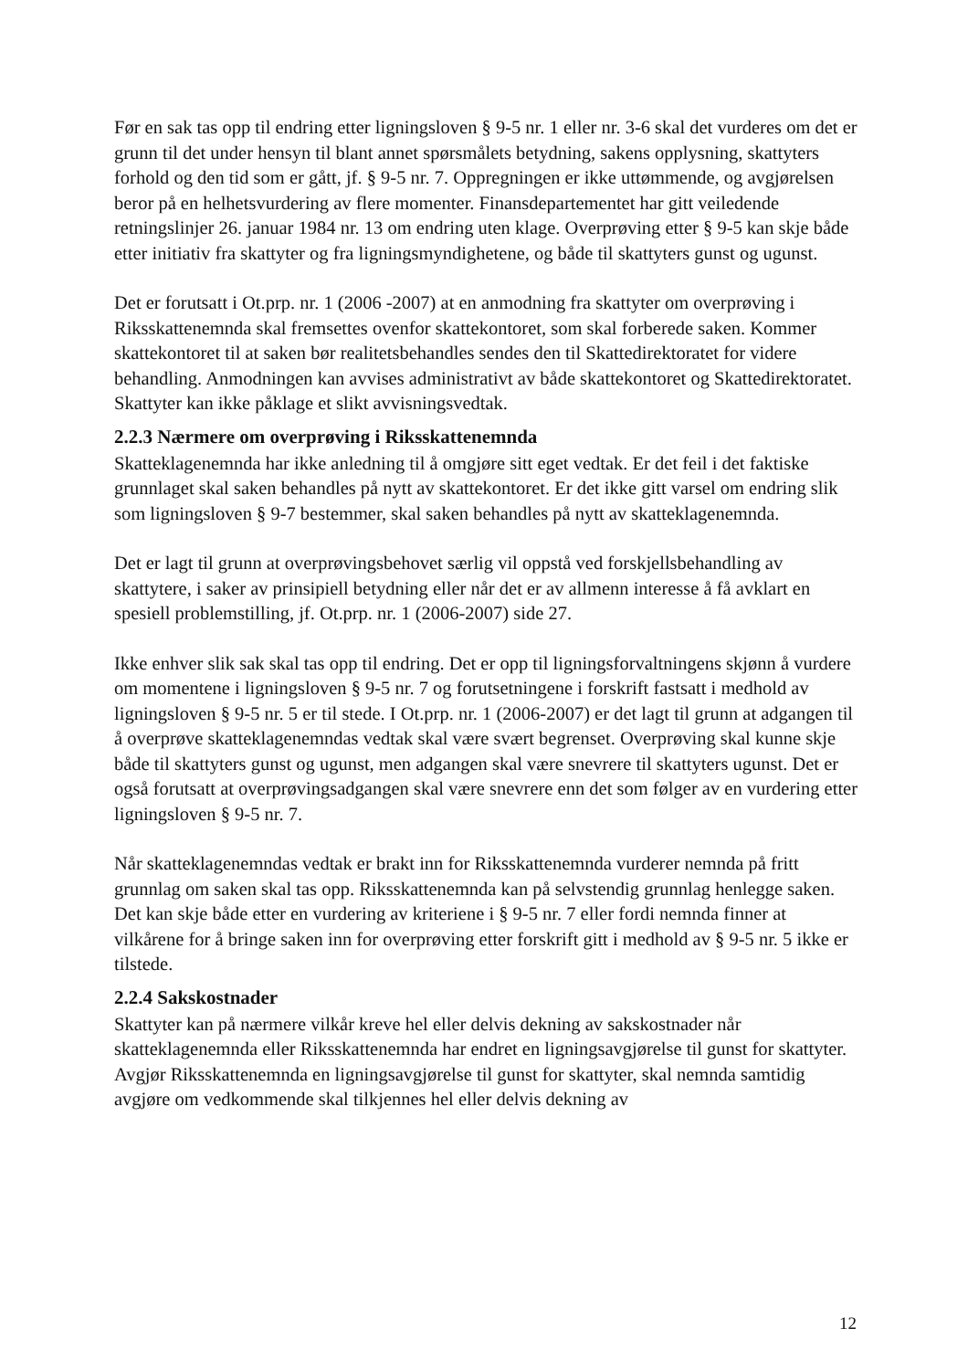Før en sak tas opp til endring etter ligningsloven § 9-5 nr. 1 eller nr. 3-6 skal det vurderes om det er grunn til det under hensyn til blant annet spørsmålets betydning, sakens opplysning, skattyters forhold og den tid som er gått, jf. § 9-5 nr. 7. Oppregningen er ikke uttømmende, og avgjørelsen beror på en helhetsvurdering av flere momenter. Finansdepartementet har gitt veiledende retningslinjer 26. januar 1984 nr. 13 om endring uten klage. Overprøving etter § 9-5 kan skje både etter initiativ fra skattyter og fra ligningsmyndighetene, og både til skattyters gunst og ugunst.
Det er forutsatt i Ot.prp. nr. 1 (2006 -2007) at en anmodning fra skattyter om overprøving i Riksskattenemnda skal fremsettes ovenfor skattekontoret, som skal forberede saken. Kommer skattekontoret til at saken bør realitetsbehandles sendes den til Skattedirektoratet for videre behandling. Anmodningen kan avvises administrativt av både skattekontoret og Skattedirektoratet. Skattyter kan ikke påklage et slikt avvisningsvedtak.
2.2.3 Nærmere om overprøving i Riksskattenemnda
Skatteklagenemnda har ikke anledning til å omgjøre sitt eget vedtak. Er det feil i det faktiske grunnlaget skal saken behandles på nytt av skattekontoret. Er det ikke gitt varsel om endring slik som ligningsloven § 9-7 bestemmer, skal saken behandles på nytt av skatteklagenemnda.
Det er lagt til grunn at overprøvingsbehovet særlig vil oppstå ved forskjellsbehandling av skattytere, i saker av prinsipiell betydning eller når det er av allmenn interesse å få avklart en spesiell problemstilling, jf. Ot.prp. nr. 1 (2006-2007) side 27.
Ikke enhver slik sak skal tas opp til endring. Det er opp til ligningsforvaltningens skjønn å vurdere om momentene i ligningsloven § 9-5 nr. 7 og forutsetningene i forskrift fastsatt i medhold av ligningsloven § 9-5 nr. 5 er til stede. I Ot.prp. nr. 1 (2006-2007) er det lagt til grunn at adgangen til å overprøve skatteklagenemndas vedtak skal være svært begrenset. Overprøving skal kunne skje både til skattyters gunst og ugunst, men adgangen skal være snevrere til skattyters ugunst. Det er også forutsatt at overprøvingsadgangen skal være snevrere enn det som følger av en vurdering etter ligningsloven § 9-5 nr. 7.
Når skatteklagenemndas vedtak er brakt inn for Riksskattenemnda vurderer nemnda på fritt grunnlag om saken skal tas opp. Riksskattenemnda kan på selvstendig grunnlag henlegge saken. Det kan skje både etter en vurdering av kriteriene i § 9-5 nr. 7 eller fordi nemnda finner at vilkårene for å bringe saken inn for overprøving etter forskrift gitt i medhold av § 9-5 nr. 5 ikke er tilstede.
2.2.4 Sakskostnader
Skattyter kan på nærmere vilkår kreve hel eller delvis dekning av sakskostnader når skatteklagenemnda eller Riksskattenemnda har endret en ligningsavgjørelse til gunst for skattyter. Avgjør Riksskattenemnda en ligningsavgjørelse til gunst for skattyter, skal nemnda samtidig avgjøre om vedkommende skal tilkjennes hel eller delvis dekning av
12